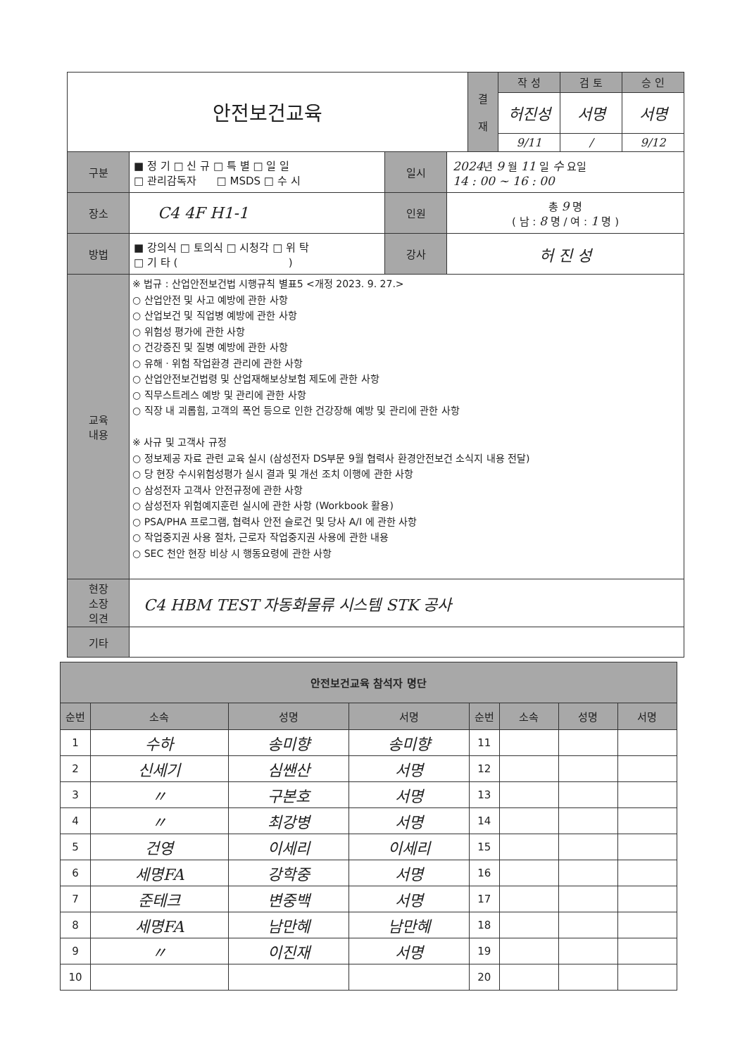| 안전보건교육 | | | | 결 재 | 작 성 | 검 토 | 승 인 |
| | | | | | 허진성 | 서명 | 서명 |
| | | | | | 9/11 | / | 9/12 |
| 구분 | ■ 정 기 □ 신 규 □ 특 별 □ 일 일 □ 관리감독자 □ MSDS □ 수 시 | 일시 | 2024 년 9 월 11 일 수 요일 14 : 00 ~ 16 : 00 | | | | |
| 장소 | C4 4F H1-1 | 인원 | 총 9 명 ( 남 : 8 명 / 여 : 1 명 ) | | | | |
| 방법 | ■ 강의식 □ 토의식 □ 시청각 □ 위 탁 □ 기 타 ( ) | 강사 | 허 진 성 | | | | |
| 교육 내용 | ※ 법규 : 산업안전보건법 시행규칙 별표5 <개정 2023. 9. 27.> ○ 산업안전 및 사고 예방에 관한 사항 ○ 산업보건 및 직업병 예방에 관한 사항 ○ 위험성 평가에 관한 사항 ○ 건강증진 및 질병 예방에 관한 사항 ○ 유해ㆍ위험 작업환경 관리에 관한 사항 ○ 산업안전보건법령 및 산업재해보상보험 제도에 관한 사항 ○ 직무스트레스 예방 및 관리에 관한 사항 ○ 직장 내 괴롭힘, 고객의 폭언 등으로 인한 건강장해 예방 및 관리에 관한 사항 ※ 사규 및 고객사 규정 ○ 정보제공 자료 관련 교육 실시 (삼성전자 DS부문 9월 협력사 환경안전보건 소식지 내용 전달) ○ 당 현장 수시위험성평가 실시 결과 및 개선 조치 이행에 관한 사항 ○ 삼성전자 고객사 안전규정에 관한 사항 ○ 삼성전자 위험예지훈련 실시에 관한 사항 (Workbook 활용) ○ PSA/PHA 프로그램, 협력사 안전 슬로건 및 당사 A/I 에 관한 사항 ○ 작업중지권 사용 절차, 근로자 작업중지권 사용에 관한 내용 ○ SEC 천안 현장 비상 시 행동요령에 관한 사항 | | | | | | |
| 현장 소장 의견 | C4 HBM TEST 자동화물류 시스템 STK 공사 | | | | | | |
| 기타 | | | | | | | |
| 안전보건교육 참석자 명단 | | | | | | | |
| --- | --- | --- | --- | --- | --- | --- | --- |
| 순번 | 소속 | 성명 | 서명 | 순번 | 소속 | 성명 | 서명 |
| 1 | 수하 | 송미향 | 송미향 | 11 | | | |
| 2 | 신세기 | 심쌘산 | 서명 | 12 | | | |
| 3 | 〃 | 구본호 | 서명 | 13 | | | |
| 4 | 〃 | 최강병 | 서명 | 14 | | | |
| 5 | 건영 | 이세리 | 이세리 | 15 | | | |
| 6 | 세명FA | 강학중 | 서명 | 16 | | | |
| 7 | 준테크 | 변중백 | 서명 | 17 | | | |
| 8 | 세명FA | 남만혜 | 남만혜 | 18 | | | |
| 9 | 〃 | 이진재 | 서명 | 19 | | | |
| 10 | | | | 20 | | | |